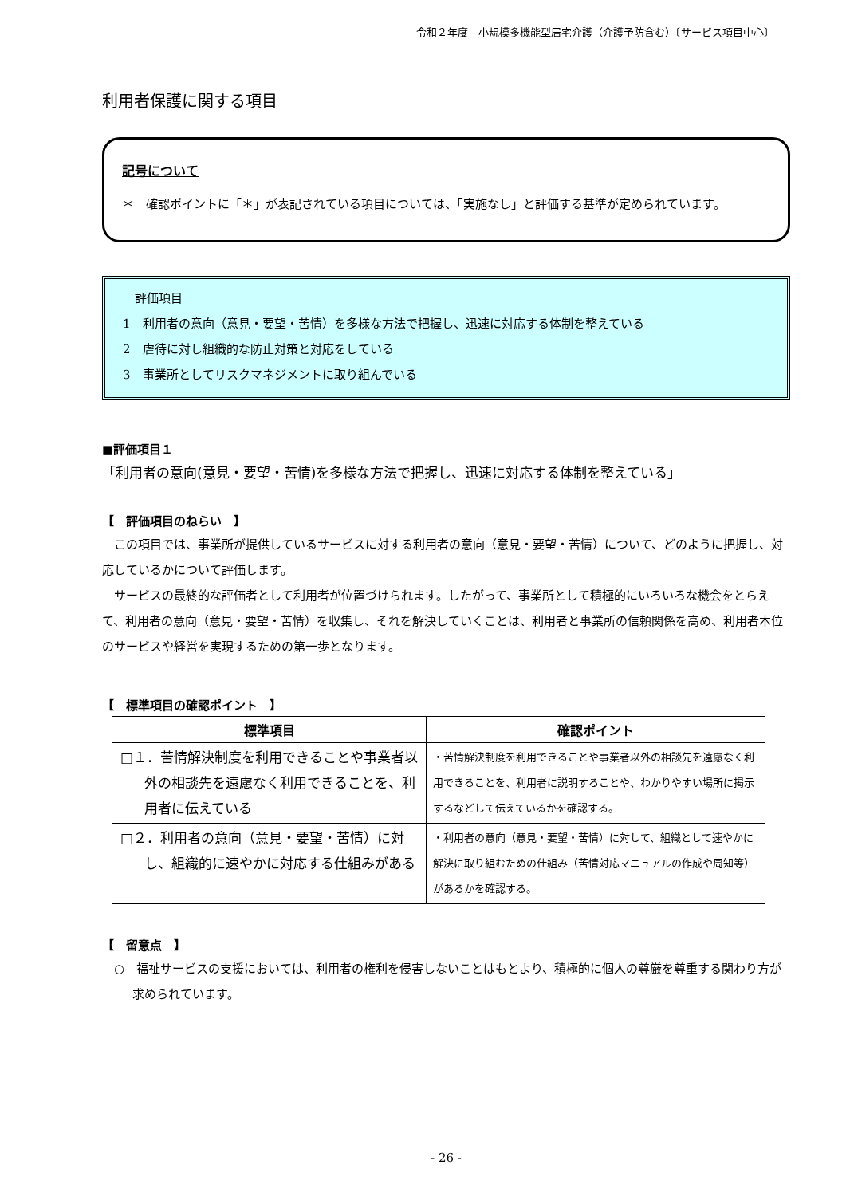令和２年度　小規模多機能型居宅介護（介護予防含む）〔サービス項目中心〕
利用者保護に関する項目
記号について
＊　確認ポイントに「＊」が表記されている項目については、「実施なし」と評価する基準が定められています。
　評価項目
1　利用者の意向（意見・要望・苦情）を多様な方法で把握し、迅速に対応する体制を整えている
2　虐待に対し組織的な防止対策と対応をしている
3　事業所としてリスクマネジメントに取り組んでいる
■評価項目１
「利用者の意向(意見・要望・苦情)を多様な方法で把握し、迅速に対応する体制を整えている」
【　評価項目のねらい　】
この項目では、事業所が提供しているサービスに対する利用者の意向（意見・要望・苦情）について、どのように把握し、対応しているかについて評価します。
サービスの最終的な評価者として利用者が位置づけられます。したがって、事業所として積極的にいろいろな機会をとらえて、利用者の意向（意見・要望・苦情）を収集し、それを解決していくことは、利用者と事業所の信頼関係を高め、利用者本位のサービスや経営を実現するための第一歩となります。
【　標準項目の確認ポイント　】
| 標準項目 | 確認ポイント |
| --- | --- |
| □１．苦情解決制度を利用できることや事業者以外の相談先を遠慮なく利用できることを、利用者に伝えている | ・苦情解決制度を利用できることや事業者以外の相談先を遠慮なく利用できることを、利用者に説明することや、わかりやすい場所に掲示するなどして伝えているかを確認する。 |
| □２．利用者の意向（意見・要望・苦情）に対し、組織的に速やかに対応する仕組みがある | ・利用者の意向（意見・要望・苦情）に対して、組織として速やかに解決に取り組むための仕組み（苦情対応マニュアルの作成や周知等）があるかを確認する。 |
【　留意点　】
○　福祉サービスの支援においては、利用者の権利を侵害しないことはもとより、積極的に個人の尊厳を尊重する関わり方が求められています。
- 26 -